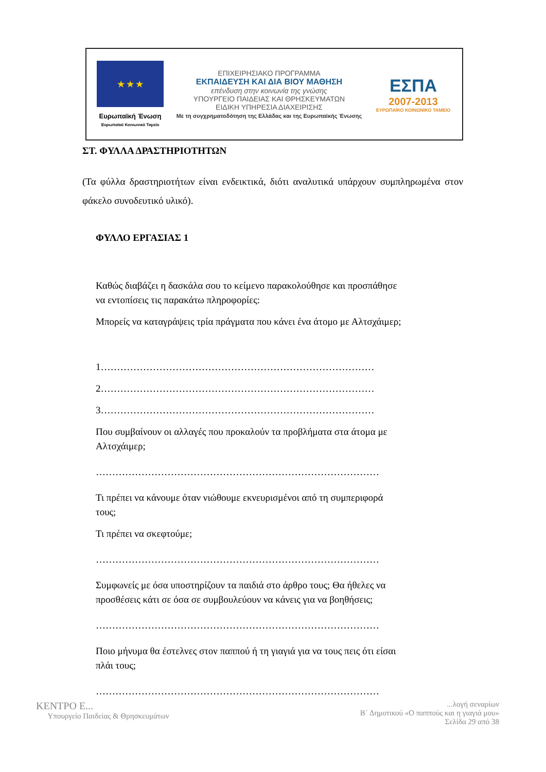★ ★ ★
Ευρωπαϊκή Ένωση
Ευρωπαϊκό Κοινωνικό Ταμείο
ΕΠΙΧΕΙΡΗΣΙΑΚΟ ΠΡΟΓΡΑΜΜΑ
ΕΚΠΑΙΔΕΥΣΗ ΚΑΙ ΔΙΑ ΒΙΟΥ ΜΑΘΗΣΗ
επένδυση στην κοινωνία της γνώσης
ΥΠΟΥΡΓΕΙΟ ΠΑΙΔΕΙΑΣ ΚΑΙ ΘΡΗΣΚΕΥΜΑΤΩΝ
ΕΙΔΙΚΗ ΥΠΗΡΕΣΙΑ ΔΙΑΧΕΙΡΙΣΗΣ
Με τη συγχρηματοδότηση της Ελλάδας και της Ευρωπαϊκής Ένωσης
ΕΣΠΑ
2007-2013
ΕΥΡΩΠΑΪΚΟ ΚΟΙΝΩΝΙΚΟ ΤΑΜΕΙΟ
ΣΤ. ΦΥΛΛΑ ΔΡΑΣΤΗΡΙΟΤΗΤΩΝ
(Τα φύλλα δραστηριοτήτων είναι ενδεικτικά, διότι αναλυτικά υπάρχουν συμπληρωμένα στον φάκελο συνοδευτικό υλικό).
ΦΥΛΛΟ ΕΡΓΑΣΙΑΣ 1
Καθώς διαβάζει η δασκάλα σου το κείμενο παρακολούθησε και προσπάθησε να εντοπίσεις τις παρακάτω πληροφορίες:
Μπορείς να καταγράψεις τρία πράγματα που κάνει ένα άτομο με Αλτσχάιμερ;
1…………………………………………………………………………
2…………………………………………………………………………
3…………………………………………………………………………
Που συμβαίνουν οι αλλαγές που προκαλούν τα προβλήματα στα άτομα με Αλτσχάιμερ;
……………………………………………………………………………
Τι πρέπει να κάνουμε όταν νιώθουμε εκνευρισμένοι από τη συμπεριφορά τους;
Τι πρέπει να σκεφτούμε;
……………………………………………………………………………
Συμφωνείς με όσα υποστηρίζουν τα παιδιά στο άρθρο τους; Θα ήθελες να προσθέσεις κάτι σε όσα σε συμβουλεύουν να κάνεις για να βοηθήσεις;
……………………………………………………………………………
Ποιο μήνυμα θα έστελνες στον παππού ή τη γιαγιά για να τους πεις ότι είσαι πλάι τους;
……………………………………………………………………………
ΚΕΝΤΡΟ Ε...
Υπουργείο Παιδείας & Θρησκευμάτων
...λογή σεναρίων
Β΄ Δημοτικού «Ο παππούς και η γιαγιά μου»
Σελίδα 29 από 38